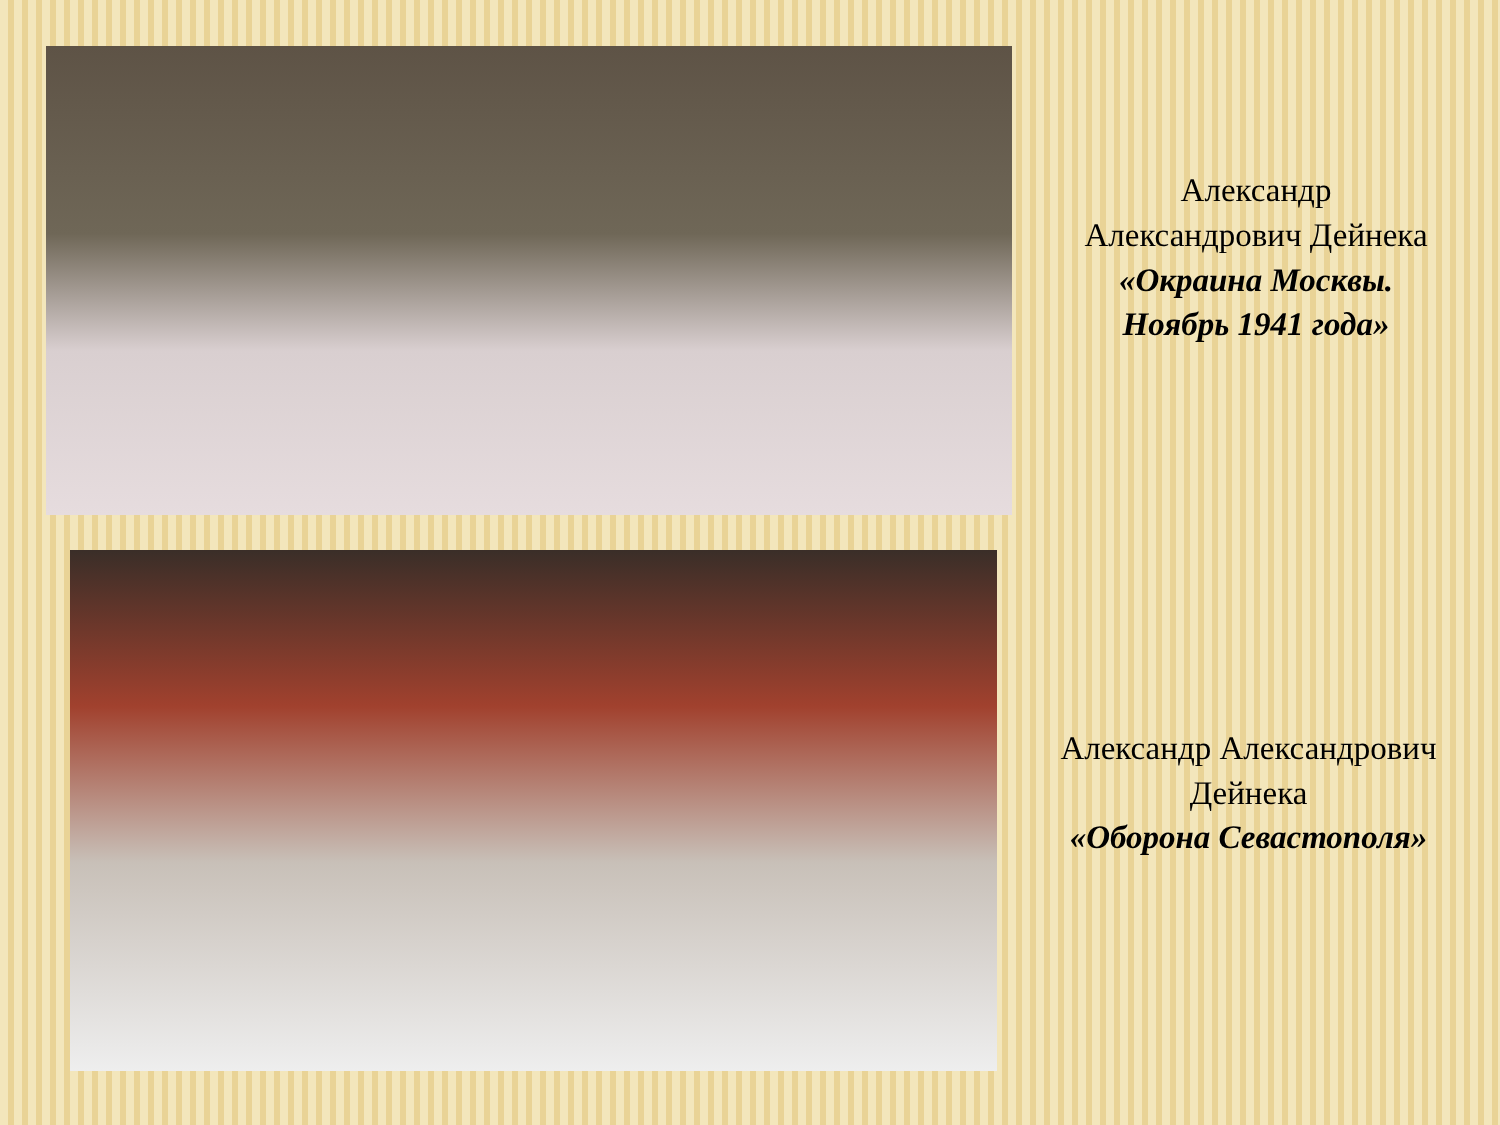Александр
Александрович Дейнека
«Окраина Москвы.
Ноябрь 1941 года»
Александр Александрович
Дейнека
«Оборона Севастополя»